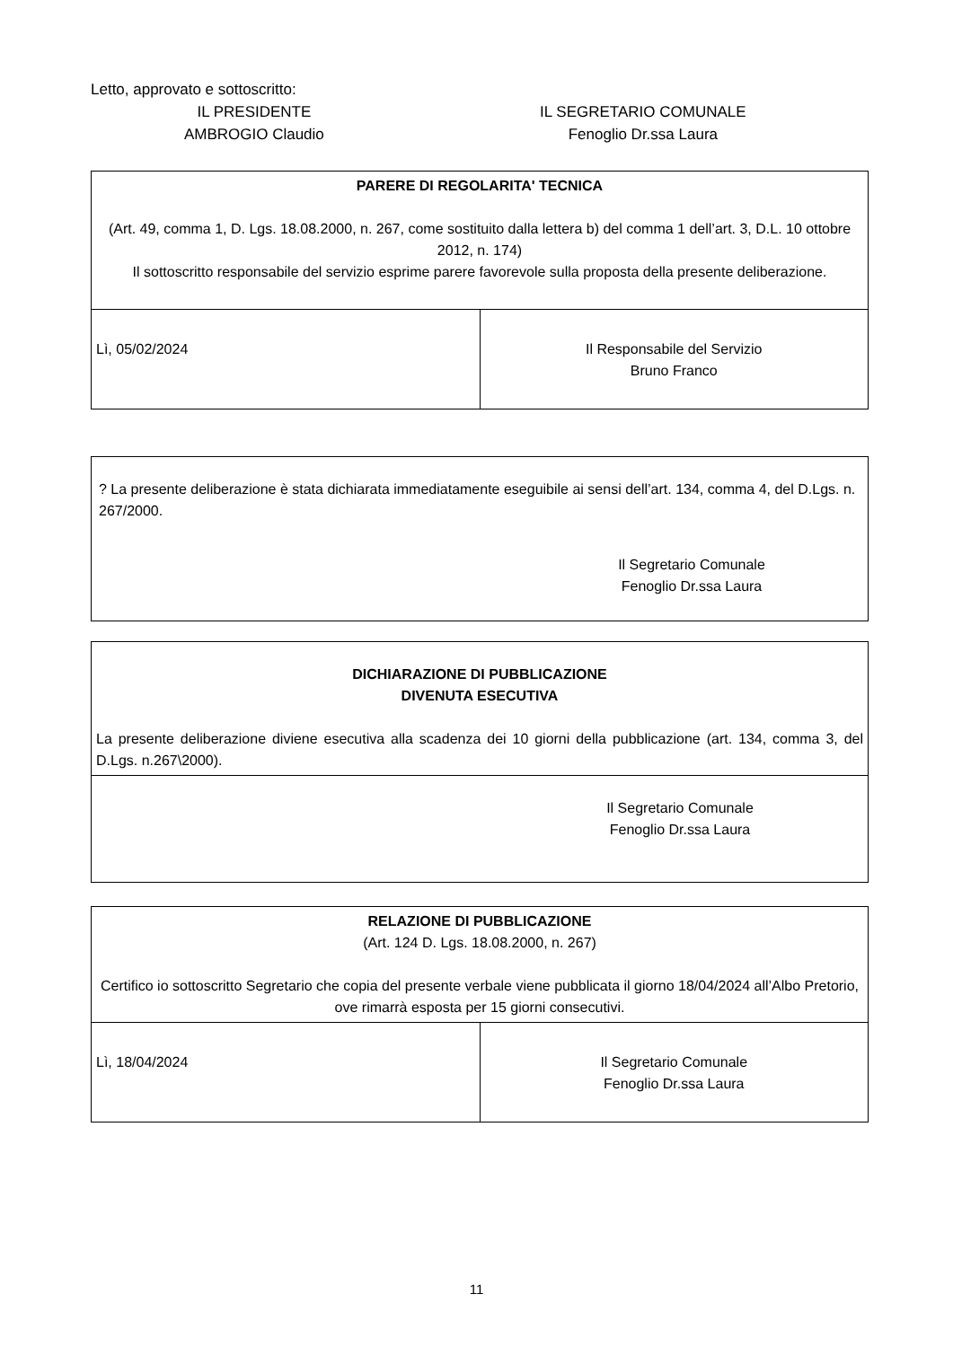Letto, approvato e sottoscritto:
IL PRESIDENTE
AMBROGIO Claudio
IL SEGRETARIO COMUNALE
Fenoglio Dr.ssa Laura
| PARERE DI REGOLARITA' TECNICA (Art. 49, comma 1, D. Lgs. 18.08.2000, n. 267, come sostituito dalla lettera b) del comma 1 dell’art. 3, D.L. 10 ottobre 2012, n. 174) Il sottoscritto responsabile del servizio esprime parere favorevole sulla proposta della presente deliberazione. | |
| Lì, 05/02/2024 | Il Responsabile del Servizio Bruno Franco |
? La presente deliberazione è stata dichiarata immediatamente eseguibile ai sensi dell’art. 134, comma 4, del D.Lgs. n. 267/2000.
Il Segretario Comunale
Fenoglio Dr.ssa Laura
| DICHIARAZIONE DI PUBBLICAZIONE DIVENUTA ESECUTIVA La presente deliberazione diviene esecutiva alla scadenza dei 10 giorni della pubblicazione (art. 134, comma 3, del D.Lgs. n.267\2000). |
| Il Segretario Comunale Fenoglio Dr.ssa Laura |
| RELAZIONE DI PUBBLICAZIONE (Art. 124 D. Lgs. 18.08.2000, n. 267) Certifico io sottoscritto Segretario che copia del presente verbale viene pubblicata il giorno 18/04/2024 all’Albo Pretorio, ove rimarrà esposta per 15 giorni consecutivi. | |
| Lì, 18/04/2024 | Il Segretario Comunale Fenoglio Dr.ssa Laura |
11